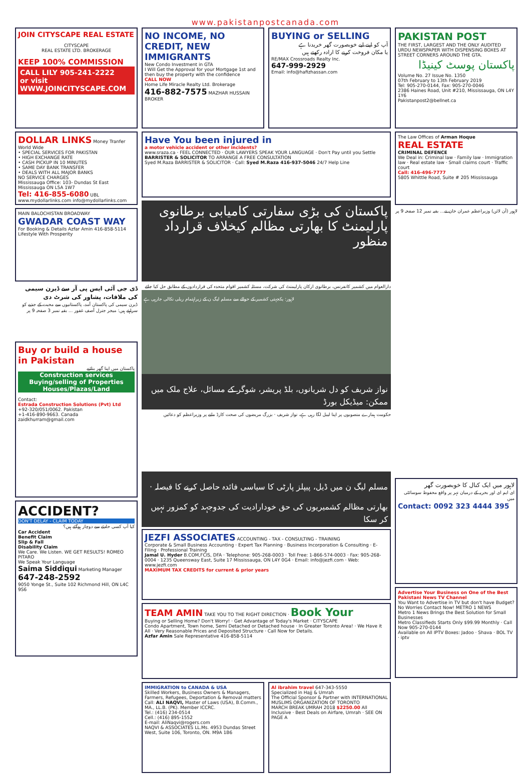www.pakistanpostcanada.com
JOIN CITYSCAPE REAL ESTATE
CITYSCAPE
REAL ESTATE LTD. BROKERAGE
KEEP 100% COMMISSION
CALL LILY 905-241-2222
or visit WWW.JOINCITYSCAPE.COM
DOLLAR LINKS Money Tranfer World Wide
• SPECIAL SERVICES FOR PAKISTAN
• HIGH EXCHANGE RATE
• CASH PICKUP IN 10 MINUTES
• SAME DAY BANK TRANSFER
• DEALS WITH ALL MAJOR BANKS
NO SERVICE CHARGES
Mississauga Office: 103- Dundas St East Mississauga ON L5A 1W7
Tel: 416-855-6080 UBL
www.mydollarlinks.com info@mydollarlinks.com
MAIN BALOCHISTAN BROADWAY
GWADAR COAST WAY
For Booking & Details Azfar Amin 416-858-5114
Lifestyle With Prosperity
ڈی جی آئی ایس پی آر سے ڈیرن سیمی کی ملاقات، پشاور کی شرٹ دی
ڈیرن سیمی کی پاکستان آمد، پاکستانیوں سے محبت کے جذبے کو سراہتے ہیں: میجر جنرل آصف غفور ... بقیہ نمبر 3 صفحہ 9 پر
Buy or build a house in Pakistan
پاکستان میں اپنا گھر بنائیے
Construction services
Buying/selling of Properties
Houses/Plazas/Land
Contact:
Estrada Construction Solutions (Pvt) Ltd
+92-320/051/0062. Pakistan
+1-416-890-9663. Canada
zaidkhurram@gmail.com
ACCIDENT?
DON'T DELAY - CLAIM TODAY
کیا آپ کسی حادثے سے دوچار ہوگئے ہیں؟
Car Accident
Benefit Claim
Slip & Fall
Disability Claim
We Care. We Listen. WE GET RESULTS! ROMEO PITARO
We Speak Your Language
Saima Siddiqui Marketing Manager
647-248-2592
9050 Yonge St., Suite 102 Richmond Hill, ON L4C 9S6
NO INCOME, NO CREDIT, NEW IMMIGRANTS
New Condo Investment in GTA
I Will Get the Approval for your Mortgage 1st and then buy the property with the confidence
CALL NOW
Home Life Miracle Realty Ltd. Brokerage
416-882-7575 MAZHAR HUSSAIN BROKER
BUYING or SELLING
آپ کو اپنے لیے خوبصورت گھر خریدنا ہے
یا مکان فروخت کرنے کا ارادہ رکھتے ہیں
RE/MAX Crossroads Realty Inc.
647-999-2929
Email: info@hafizhassan.com
Have You been injured in
a motor vehicle accident or other incidents?
www.sraza.ca · FEEL CONNECTED · OUR LAWYERS SPEAK YOUR LANGUAGE · Don't Pay until you Settle
BARRISTER & SOLICITOR TO ARRANGE A FREE CONSULTATION
Syed M.Raza BARRISTER & SOLICITOR · Call: Syed M.Raza 416-937-5046 24/7 Help Line
پاکستان کی بڑی سفارتی کامیابی برطانوی پارلیمنٹ کا بھارتی مظالم کیخلاف قرارداد منظور
دارالعوام میں کشمیر کانفرنس، برطانوی ارکان پارلیمنٹ کی شرکت، مسئلہ کشمیر اقوام متحدہ کی قراردادوں کے مطابق حل کیا جائے
لاہور: یکجہتی کشمیر کے حوالے سے مسلم لیگ ن کے زیراہتمام ریلی نکالی جارہی ہے
نواز شریف کو دل شریانوں، بلڈ پریشر، شوگر کے مسائل، علاج ملک میں ممکن: میڈیکل بورڈ
حکومت ہمارے منصوبوں پر اپنا لیبل لگا رہی ہے، نواز شریف · بزرگ مریضوں کی صحت کارڈ ملنے پر وزیراعظم کو دعائیں
مسلم لیگ ن میں ڈیل، پیپلز پارٹی کا سیاسی فائدہ حاصل کرنے کا فیصلہ · بھارتی مظالم کشمیریوں کی حق خودارادیت کی جدوجہد کو کمزور نہیں کر سکا
JEZFI ASSOCIATES ACCOUNTING - TAX - CONSULTING - TRAINING
Corporate & Small Business Accounting · Expert Tax Planning · Business Incorporation & Consulting · E-Filing · Professional Training
Jamal U. Hyder B.COM,FCIS, DFA · Telephone: 905-268-0003 · Toll Free: 1-866-574-0003 · Fax: 905-268-0004 · 1235 Queensway East, Suite 17 Mississauga, ON L4Y 0G4 · Email: info@jezfi.com · Web: www.jezfi.com
MAXIMUM TAX CREDITS for current & prior years
TEAM AMIN TAKE YOU TO THE RIGHT DIRECTION · Book Your
Buying or Selling Home? Don't Worry! · Get Advantage of Today's Market · CITYSCAPE
Condo Apartment, Town home, Semi Detached or Detached house · In Greater Toronto Area! · We Have it All · Very Reasonable Prices and Deposited Structure · Call Now for Details.
Azfar Amin Sale Representative 416-858-5114
IMMIGRATION to CANADA & USA
Skilled Workers, Business Owners & Managers, Farmers, Refugees, Deportation & Removal matters
Call: ALI NAQVI, Master of Laws (USA), B.Comm., MA., LL.B. (PK). Member ICCRC.
Tel.: (416) 234-0514
Cell.: (416) 895-1552
E-mail: AliNaqvi@rogers.com
NAQVI & ASSOCIATES LL.Ms. 4953 Dundas Street West, Suite 106, Toronto, ON. M9A 1B6
Al ibrahim travel 647-343-5550
Specialized in Hajj & Umrah
The Official Sponsor & Partner with INTERNATIONAL MUSLIMS ORGANIZATION OF TORONTO
MARCH BREAK UMRAH 2018 $2250.00 All Inclusive · Best Deals on Airfare, Umrah · SEE ON PAGE A
PAKISTAN POST
THE FIRST, LARGEST AND THE ONLY AUDITED URDU NEWSPAPER WITH DISPENSING BOXES AT STREET CORNERS AROUND THE GTA.
پاکستان پوسٹ کینیڈا
Volume No. 27 Issue No. 1350
07th February to 13th February 2019
Tel: 905-270-0144, Fax: 905-270-0046
2386 Haines Road, Unit #210, Mississauga, ON L4Y 1Y6
Pakistanpost2@bellnet.ca
The Law Offices of Arman Hoque
REAL ESTATE
CRIMINAL DEFENCE
We Deal in: Criminal law · Family law · Immigration law · Real estate law · Small claims court · Traffic court
Call: 416-496-7777
5805 Whittle Road, Suite # 205 Mississauga
لاہور (آن لائن) وزیراعظم عمران خان نے... بقیہ نمبر 12 صفحہ 9 پر
لاہور میں ایک کنال کا خوبصورت گھر
ای ایم ای اور بحریہ کے درمیان نہر پر واقع محفوظ سوسائٹی میں
Contact: 0092 323 4444 395
Advertise Your Business on One of the Best Pakistani News TV Channel
You Want to Advertise in TV but don't have Budget? No Worries Contact Now! METRO 1 NEWS
Metro 1 News Brings the Best Solution for Small Businesses
Metro Classifieds Starts Only $99.99 Monthly · Call Now 905-270-0144
Available on All IPTV Boxes: Jadoo · Shava · BOL TV · iptv